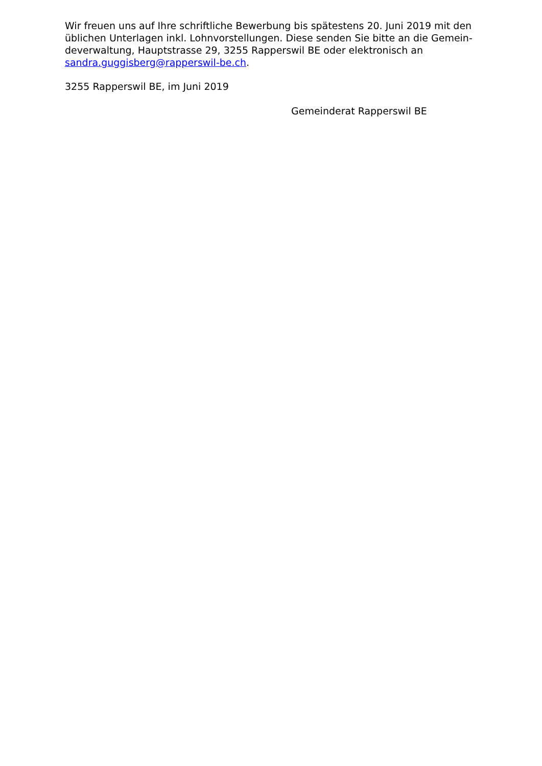Wir freuen uns auf Ihre schriftliche Bewerbung bis spätestens 20. Juni 2019 mit den
üblichen Unterlagen inkl. Lohnvorstellungen. Diese senden Sie bitte an die Gemein-
deverwaltung, Hauptstrasse 29, 3255 Rapperswil BE oder elektronisch an
sandra.guggisberg@rapperswil-be.ch.
3255 Rapperswil BE, im Juni 2019
Gemeinderat Rapperswil BE